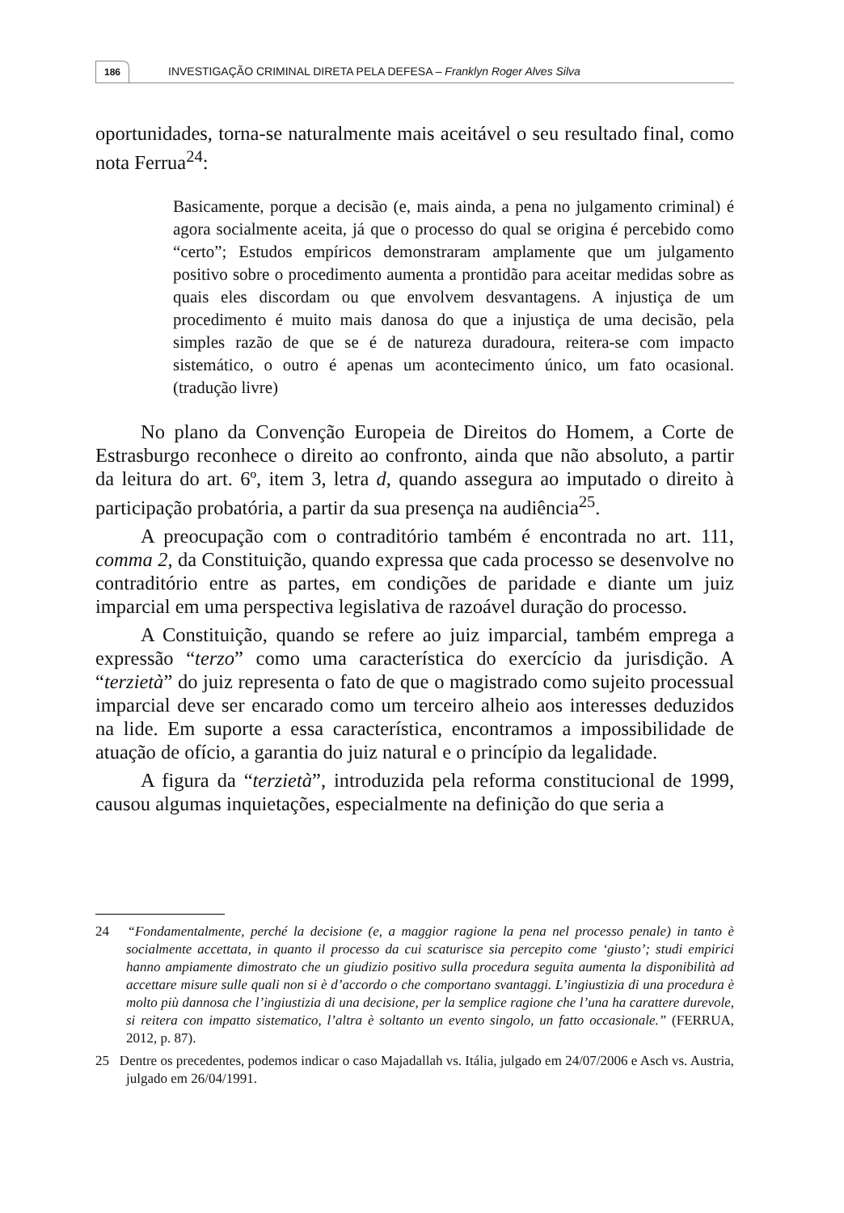186 INVESTIGAÇÃO CRIMINAL DIRETA PELA DEFESA – Franklyn Roger Alves Silva
oportunidades, torna-se naturalmente mais aceitável o seu resultado final, como nota Ferrua<sup>24</sup>:
Basicamente, porque a decisão (e, mais ainda, a pena no julgamento criminal) é agora socialmente aceita, já que o processo do qual se origina é percebido como “certo”; Estudos empíricos demonstraram amplamente que um julgamento positivo sobre o procedimento aumenta a prontidão para aceitar medidas sobre as quais eles discordam ou que envolvem desvantagens. A injustiça de um procedimento é muito mais danosa do que a injustiça de uma decisão, pela simples razão de que se é de natureza duradoura, reitera-se com impacto sistemático, o outro é apenas um acontecimento único, um fato ocasional. (tradução livre)
No plano da Convenção Europeia de Direitos do Homem, a Corte de Estrasburgo reconhece o direito ao confronto, ainda que não absoluto, a partir da leitura do art. 6º, item 3, letra d, quando assegura ao imputado o direito à participação probatória, a partir da sua presença na audiência<sup>25</sup>.
A preocupação com o contraditório também é encontrada no art. 111, comma 2, da Constituição, quando expressa que cada processo se desenvolve no contraditório entre as partes, em condições de paridade e diante um juiz imparcial em uma perspectiva legislativa de razoável duração do processo.
A Constituição, quando se refere ao juiz imparcial, também emprega a expressão “terzo” como uma característica do exercício da jurisdição. A “terzietà” do juiz representa o fato de que o magistrado como sujeito processual imparcial deve ser encarado como um terceiro alheio aos interesses deduzidos na lide. Em suporte a essa característica, encontramos a impossibilidade de atuação de ofício, a garantia do juiz natural e o princípio da legalidade.
A figura da “terzietà”, introduzida pela reforma constitucional de 1999, causou algumas inquietações, especialmente na definição do que seria a
24 “Fondamentalmente, perché la decisione (e, a maggior ragione la pena nel processo penale) in tanto è socialmente accettata, in quanto il processo da cui scaturisce sia percepito come ‘giusto’; studi empirici hanno ampiamente dimostrato che un giudizio positivo sulla procedura seguita aumenta la disponibilità ad accettare misure sulle quali non si è d’accordo o che comportano svantaggi. L’ingiustizia di una procedura è molto più dannosa che l’ingiustizia di una decisione, per la semplice ragione che l’una ha carattere durevole, si reitera con impatto sistematico, l’altra è soltanto un evento singolo, un fatto occasionale.” (FERRUA, 2012, p. 87).
25 Dentre os precedentes, podemos indicar o caso Majadallah vs. Itália, julgado em 24/07/2006 e Asch vs. Austria, julgado em 26/04/1991.